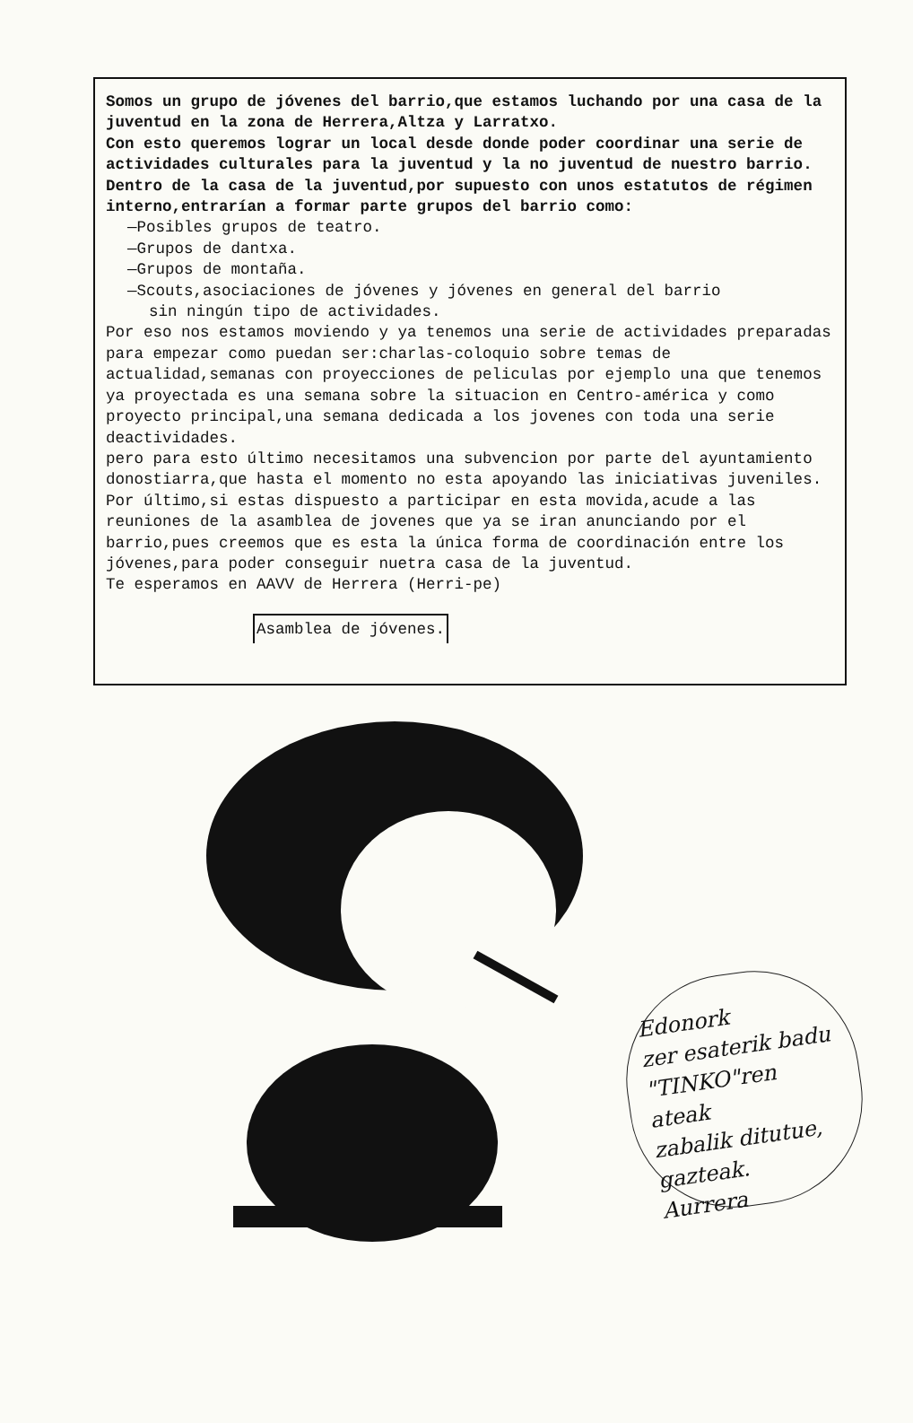Somos un grupo de jóvenes del barrio,que estamos luchando por una casa de la juventud en la zona de Herrera,Altza y Larratxo.
Con esto queremos lograr un local desde donde poder coordinar una serie de actividades culturales para la juventud y la no juventud de nuestro barrio.
Dentro de la casa de la juventud,por supuesto con unos estatutos de régimen interno,entrarían a formar parte grupos del barrio como:
—Posibles grupos de teatro.
—Grupos de dantxa.
—Grupos de montaña.
—Scouts,asociaciones de jóvenes y jóvenes en general del barrio
sin ningún tipo de actividades.
Por eso nos estamos moviendo y ya tenemos una serie de actividades preparadas para empezar como puedan ser:charlas-coloquio sobre temas de actualidad,semanas con proyecciones de peliculas por ejemplo una que tenemos ya proyectada es una semana sobre la situacion en Centro-américa y como proyecto principal,una semana dedicada a los jovenes con toda una serie deactividades.
pero para esto último necesitamos una subvencion por parte del ayuntamiento donostiarra,que hasta el momento no esta apoyando las iniciativas juveniles.
Por último,si estas dispuesto a participar en esta movida,acude a las reuniones de la asamblea de jovenes que ya se iran anunciando por el barrio,pues creemos que es esta la única forma de coordinación entre los jóvenes,para poder conseguir nuetra casa de la juventud.
Te esperamos en AAVV de Herrera (Herri-pe)
Asamblea de jóvenes.
Edonork
zer esaterik badu
"TINKO"ren ateak
zabalik ditutue,
gazteak.
Aurrera